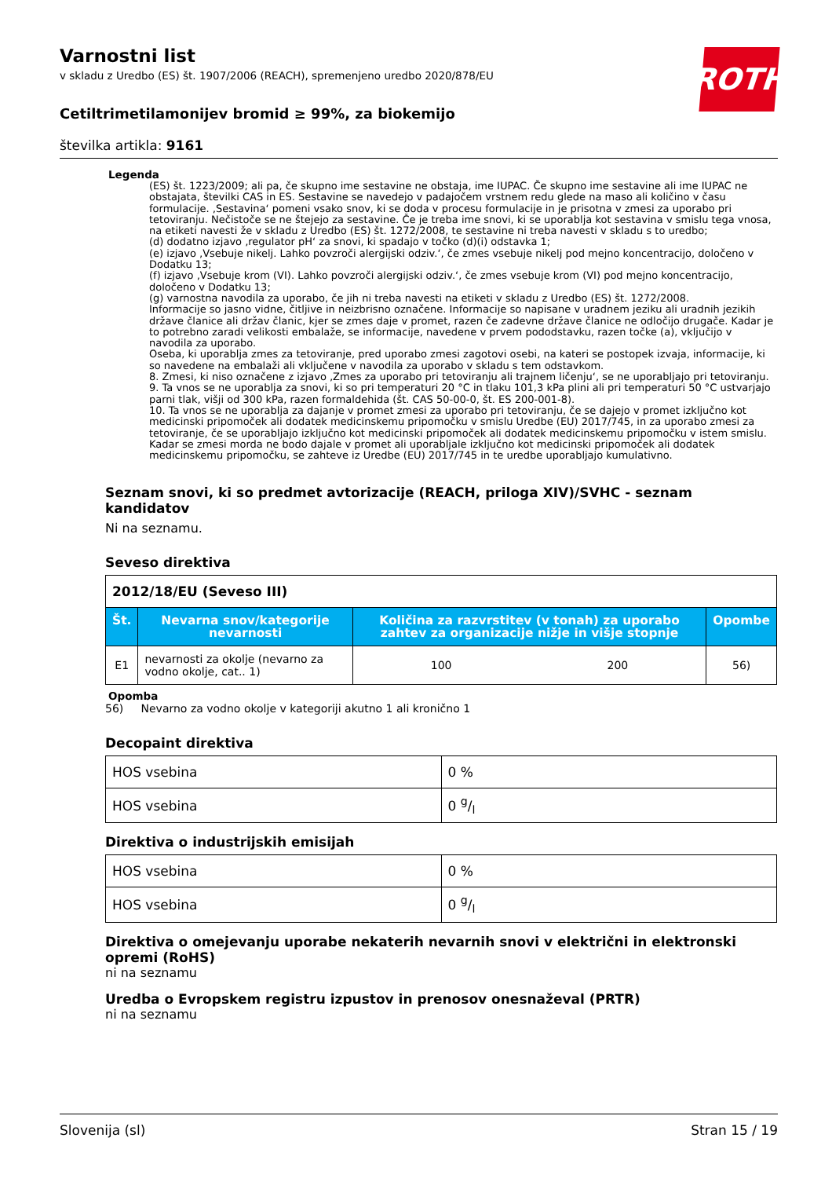ROTH
Varnostni list
v skladu z Uredbo (ES) št. 1907/2006 (REACH), spremenjeno uredbo 2020/878/EU
Cetiltrimetilamonijev bromid ≥ 99%, za biokemijo
številka artikla: 9161
Legenda
(ES) št. 1223/2009; ali pa, če skupno ime sestavine ne obstaja, ime IUPAC. Če skupno ime sestavine ali ime IUPAC ne obstajata, številki CAS in ES. Sestavine se navedejo v padajočem vrstnem redu glede na maso ali količino v času formulacije. ‚Sestavina‘ pomeni vsako snov, ki se doda v procesu formulacije in je prisotna v zmesi za uporabo pri tetoviranju. Nečistoče se ne štejejo za sestavine. Če je treba ime snovi, ki se uporablja kot sestavina v smislu tega vnosa, na etiketi navesti že v skladu z Uredbo (ES) št. 1272/2008, te sestavine ni treba navesti v skladu s to uredbo;
(d) dodatno izjavo ‚regulator pH‘ za snovi, ki spadajo v točko (d)(i) odstavka 1;
(e) izjavo ‚Vsebuje nikelj. Lahko povzroči alergijski odziv.‘, če zmes vsebuje nikelj pod mejno koncentracijo, določeno v Dodatku 13;
(f) izjavo ‚Vsebuje krom (VI). Lahko povzroči alergijski odziv.‘, če zmes vsebuje krom (VI) pod mejno koncentracijo, določeno v Dodatku 13;
(g) varnostna navodila za uporabo, če jih ni treba navesti na etiketi v skladu z Uredbo (ES) št. 1272/2008.
Informacije so jasno vidne, čitljive in neizbrisno označene. Informacije so napisane v uradnem jeziku ali uradnih jezikih države članice ali držav članic, kjer se zmes daje v promet, razen če zadevne države članice ne odločijo drugače. Kadar je to potrebno zaradi velikosti embalaže, se informacije, navedene v prvem pododstavku, razen točke (a), vključijo v navodila za uporabo.
Oseba, ki uporablja zmes za tetoviranje, pred uporabo zmesi zagotovi osebi, na kateri se postopek izvaja, informacije, ki so navedene na embalaži ali vključene v navodila za uporabo v skladu s tem odstavkom.
8. Zmesi, ki niso označene z izjavo ‚Zmes za uporabo pri tetoviranju ali trajnem ličenju‘, se ne uporabljajo pri tetoviranju.
9. Ta vnos se ne uporablja za snovi, ki so pri temperaturi 20 °C in tlaku 101,3 kPa plini ali pri temperaturi 50 °C ustvarjajo parni tlak, višji od 300 kPa, razen formaldehida (št. CAS 50-00-0, št. ES 200-001-8).
10. Ta vnos se ne uporablja za dajanje v promet zmesi za uporabo pri tetoviranju, če se dajejo v promet izključno kot medicinski pripomoček ali dodatek medicinskemu pripomočku v smislu Uredbe (EU) 2017/745, in za uporabo zmesi za tetoviranje, če se uporabljajo izključno kot medicinski pripomoček ali dodatek medicinskemu pripomočku v istem smislu. Kadar se zmesi morda ne bodo dajale v promet ali uporabljale izključno kot medicinski pripomoček ali dodatek medicinskemu pripomočku, se zahteve iz Uredbe (EU) 2017/745 in te uredbe uporabljajo kumulativno.
Seznam snovi, ki so predmet avtorizacije (REACH, priloga XIV)/SVHC - seznam kandidatov
Ni na seznamu.
Seveso direktiva
| 2012/18/EU (Seveso III) | | | | |
| Št. | Nevarna snov/kategorije nevarnosti | Količina za razvrstitev (v tonah) za uporabo zahtev za organizacije nižje in višje stopnje | | Opombe |
| E1 | nevarnosti za okolje (nevarno za vodno okolje, cat.. 1) | 100 | 200 | 56) |
Opomba
56) Nevarno za vodno okolje v kategoriji akutno 1 ali kronično 1
Decopaint direktiva
| HOS vsebina | 0 % |
| HOS vsebina | 0 g/l |
Direktiva o industrijskih emisijah
| HOS vsebina | 0 % |
| HOS vsebina | 0 g/l |
Direktiva o omejevanju uporabe nekaterih nevarnih snovi v električni in elektronski opremi (RoHS)
ni na seznamu
Uredba o Evropskem registru izpustov in prenosov onesnaževal (PRTR)
ni na seznamu
Slovenija (sl) Stran 15 / 19